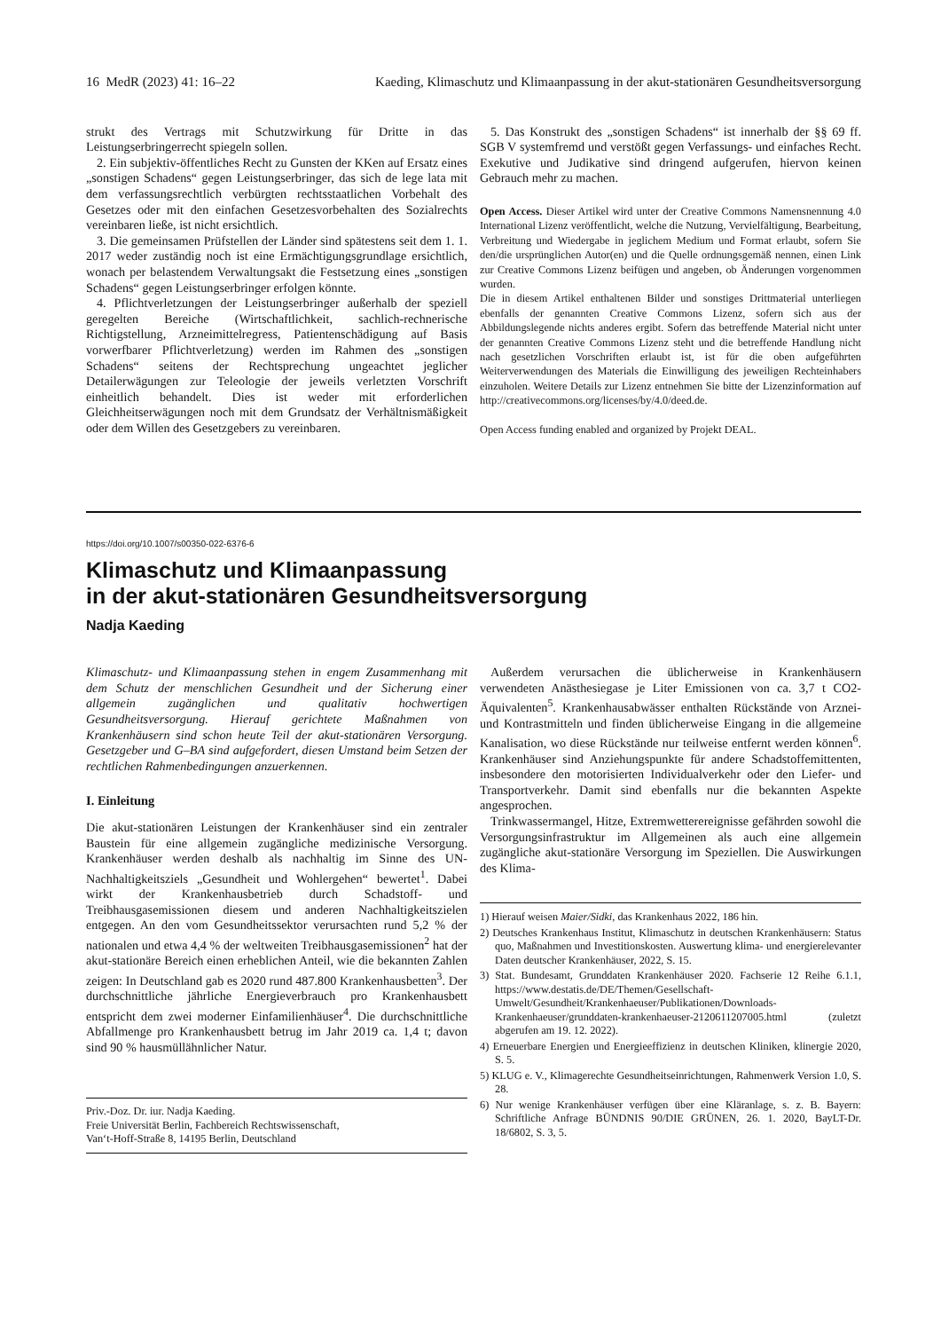16 MedR (2023) 41: 16–22 Kaeding, Klimaschutz und Klimaanpassung in der akut-stationären Gesundheitsversorgung
strukt des Vertrags mit Schutzwirkung für Dritte in das Leistungserbringerrecht spiegeln sollen.
2. Ein subjektiv-öffentliches Recht zu Gunsten der KKen auf Ersatz eines „sonstigen Schadens“ gegen Leistungserbringer, das sich de lege lata mit dem verfassungsrechtlich verbürgten rechtsstaatlichen Vorbehalt des Gesetzes oder mit den einfachen Gesetzesvorbehalten des Sozialrechts vereinbaren ließe, ist nicht ersichtlich.
3. Die gemeinsamen Prüfstellen der Länder sind spätestens seit dem 1. 1. 2017 weder zuständig noch ist eine Ermächtigungsgrundlage ersichtlich, wonach per belastendem Verwaltungsakt die Festsetzung eines „sonstigen Schadens“ gegen Leistungserbringer erfolgen könnte.
4. Pflichtverletzungen der Leistungserbringer außerhalb der speziell geregelten Bereiche (Wirtschaftlichkeit, sachlich-rechnerische Richtigstellung, Arzneimittelregress, Patientenschädigung auf Basis vorwerfbarer Pflichtverletzung) werden im Rahmen des „sonstigen Schadens“ seitens der Rechtsprechung ungeachtet jeglicher Detailerwägungen zur Teleologie der jeweils verletzten Vorschrift einheitlich behandelt. Dies ist weder mit erforderlichen Gleichheitserwägungen noch mit dem Grundsatz der Verhältnismäßigkeit oder dem Willen des Gesetzgebers zu vereinbaren.
5. Das Konstrukt des „sonstigen Schadens“ ist innerhalb der §§ 69 ff. SGB V systemfremd und verstößt gegen Verfassungs- und einfaches Recht. Exekutive und Judikative sind dringend aufgerufen, hiervon keinen Gebrauch mehr zu machen.
Open Access. Dieser Artikel wird unter der Creative Commons Namensnennung 4.0 International Lizenz veröffentlicht, welche die Nutzung, Vervielfältigung, Bearbeitung, Verbreitung und Wiedergabe in jeglichem Medium und Format erlaubt, sofern Sie den/die ursprünglichen Autor(en) und die Quelle ordnungsgemäß nennen, einen Link zur Creative Commons Lizenz beifügen und angeben, ob Änderungen vorgenommen wurden.
Die in diesem Artikel enthaltenen Bilder und sonstiges Drittmaterial unterliegen ebenfalls der genannten Creative Commons Lizenz, sofern sich aus der Abbildungslegende nichts anderes ergibt. Sofern das betreffende Material nicht unter der genannten Creative Commons Lizenz steht und die betreffende Handlung nicht nach gesetzlichen Vorschriften erlaubt ist, ist für die oben aufgeführten Weiterverwendungen des Materials die Einwilligung des jeweiligen Rechteinhabers einzuholen. Weitere Details zur Lizenz entnehmen Sie bitte der Lizenzinformation auf http://creativecommons.org/licenses/by/4.0/deed.de.
Open Access funding enabled and organized by Projekt DEAL.
https://doi.org/10.1007/s00350-022-6376-6
Klimaschutz und Klimaanpassung
in der akut-stationären Gesundheitsversorgung
Nadja Kaeding
Klimaschutz- und Klimaanpassung stehen in engem Zusammenhang mit dem Schutz der menschlichen Gesundheit und der Sicherung einer allgemein zugänglichen und qualitativ hochwertigen Gesundheitsversorgung. Hierauf gerichtete Maßnahmen von Krankenhäusern sind schon heute Teil der akut-stationären Versorgung. Gesetzgeber und G–BA sind aufgefordert, diesen Umstand beim Setzen der rechtlichen Rahmenbedingungen anzuerkennen.
I. Einleitung
Die akut-stationären Leistungen der Krankenhäuser sind ein zentraler Baustein für eine allgemein zugängliche medizinische Versorgung. Krankenhäuser werden deshalb als nachhaltig im Sinne des UN-Nachhaltigkeitsziels „Gesundheit und Wohlergehen“ bewertet<sup>1</sup>. Dabei wirkt der Krankenhausbetrieb durch Schadstoff- und Treibhausgasemissionen diesem und anderen Nachhaltigkeitszielen entgegen. An den vom Gesundheitssektor verursachten rund 5,2 % der nationalen und etwa 4,4 % der weltweiten Treibhausgasemissionen<sup>2</sup> hat der akut-stationäre Bereich einen erheblichen Anteil, wie die bekannten Zahlen zeigen: In Deutschland gab es 2020 rund 487.800 Krankenhausbetten<sup>3</sup>. Der durchschnittliche jährliche Energieverbrauch pro Krankenhausbett entspricht dem zwei moderner Einfamilienhäuser<sup>4</sup>. Die durchschnittliche Abfallmenge pro Krankenhausbett betrug im Jahr 2019 ca. 1,4 t; davon sind 90 % hausmüllähnlicher Natur.
Priv.-Doz. Dr. iur. Nadja Kaeding.
Freie Universität Berlin, Fachbereich Rechtswissenschaft,
Van‘t-Hoff-Straße 8, 14195 Berlin, Deutschland
Außerdem verursachen die üblicherweise in Krankenhäusern verwendeten Anästhesiegase je Liter Emissionen von ca. 3,7 t CO2-Äquivalenten<sup>5</sup>. Krankenhausabwässer enthalten Rückstände von Arznei- und Kontrastmitteln und finden üblicherweise Eingang in die allgemeine Kanalisation, wo diese Rückstände nur teilweise entfernt werden können<sup>6</sup>. Krankenhäuser sind Anziehungspunkte für andere Schadstoffemittenten, insbesondere den motorisierten Individualverkehr oder den Liefer- und Transportverkehr. Damit sind ebenfalls nur die bekannten Aspekte angesprochen.
Trinkwassermangel, Hitze, Extremwetterereignisse gefährden sowohl die Versorgungsinfrastruktur im Allgemeinen als auch eine allgemein zugängliche akut-stationäre Versorgung im Speziellen. Die Auswirkungen des Klima-
1) Hierauf weisen Maier/Sidki, das Krankenhaus 2022, 186 hin.
2) Deutsches Krankenhaus Institut, Klimaschutz in deutschen Krankenhäusern: Status quo, Maßnahmen und Investitionskosten. Auswertung klima- und energierelevanter Daten deutscher Krankenhäuser, 2022, S. 15.
3) Stat. Bundesamt, Grunddaten Krankenhäuser 2020. Fachserie 12 Reihe 6.1.1, https://www.destatis.de/DE/Themen/Gesellschaft-Umwelt/Gesundheit/Krankenhaeuser/Publikationen/Downloads-Krankenhaeuser/grunddaten-krankenhaeuser-2120611207005.html (zuletzt abgerufen am 19. 12. 2022).
4) Erneuerbare Energien und Energieeffizienz in deutschen Kliniken, klinergie 2020, S. 5.
5) KLUG e. V., Klimagerechte Gesundheitseinrichtungen, Rahmenwerk Version 1.0, S. 28.
6) Nur wenige Krankenhäuser verfügen über eine Kläranlage, s. z. B. Bayern: Schriftliche Anfrage BÜNDNIS 90/DIE GRÜNEN, 26. 1. 2020, BayLT-Dr. 18/6802, S. 3, 5.